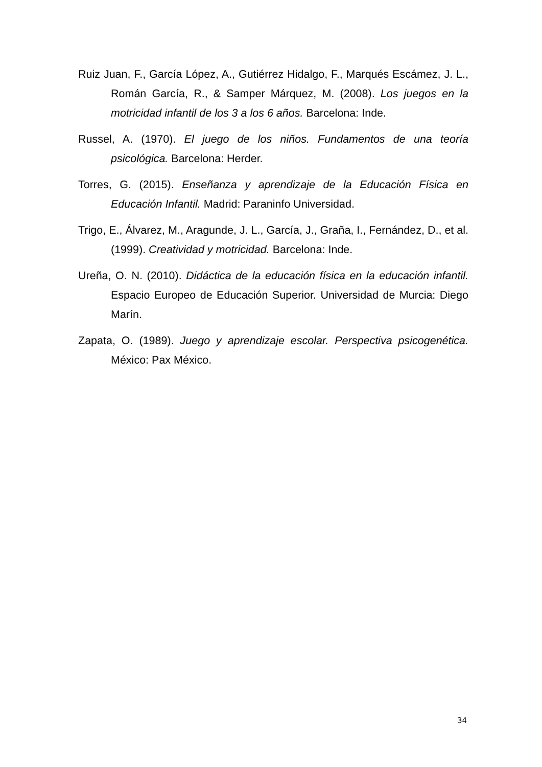Ruiz Juan, F., García López, A., Gutiérrez Hidalgo, F., Marqués Escámez, J. L., Román García, R., & Samper Márquez, M. (2008). Los juegos en la motricidad infantil de los 3 a los 6 años. Barcelona: Inde.
Russel, A. (1970). El juego de los niños. Fundamentos de una teoría psicológica. Barcelona: Herder.
Torres, G. (2015). Enseñanza y aprendizaje de la Educación Física en Educación Infantil. Madrid: Paraninfo Universidad.
Trigo, E., Álvarez, M., Aragunde, J. L., García, J., Graña, I., Fernández, D., et al. (1999). Creatividad y motricidad. Barcelona: Inde.
Ureña, O. N. (2010). Didáctica de la educación física en la educación infantil. Espacio Europeo de Educación Superior. Universidad de Murcia: Diego Marín.
Zapata, O. (1989). Juego y aprendizaje escolar. Perspectiva psicogenética. México: Pax México.
34